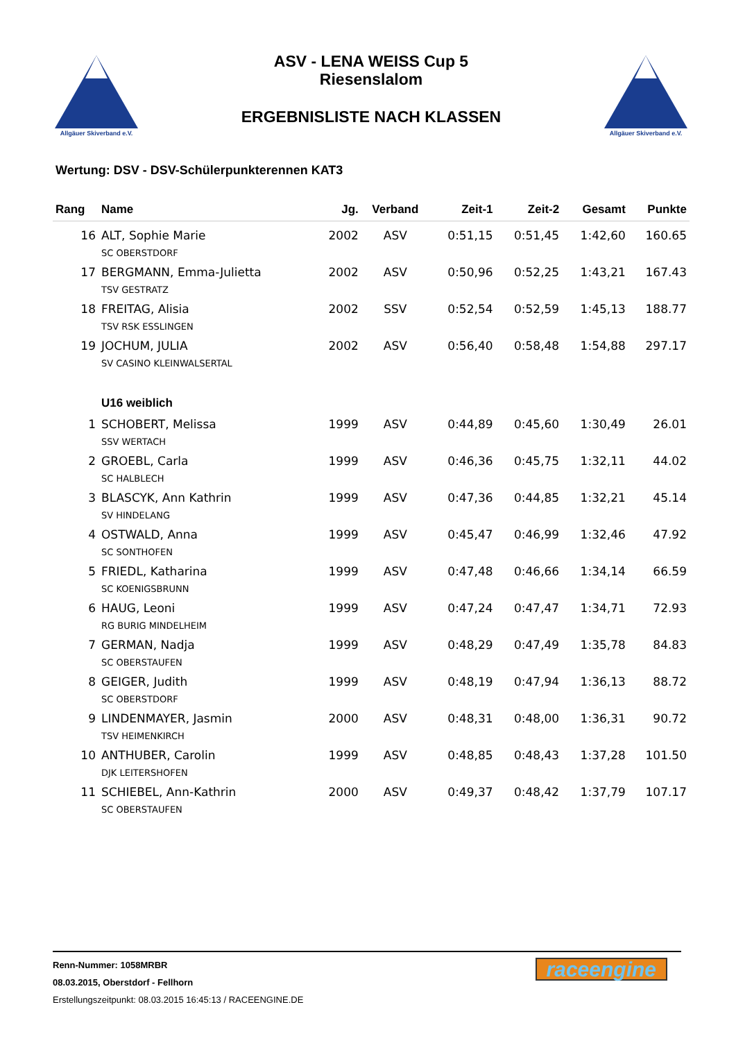Allgäuer Skiverband e.V.
ASV - LENA WEISS Cup 5
Riesenslalom
ERGEBNISLISTE NACH KLASSEN
Allgäuer Skiverband e.V.
Wertung: DSV - DSV-Schülerpunkterennen KAT3
| Rang | Name | Jg. | Verband | Zeit-1 | Zeit-2 | Gesamt | Punkte |
| --- | --- | --- | --- | --- | --- | --- | --- |
| 16 | ALT, Sophie Marie SC OBERSTDORF | 2002 | ASV | 0:51,15 | 0:51,45 | 1:42,60 | 160.65 |
| 17 | BERGMANN, Emma-Julietta TSV GESTRATZ | 2002 | ASV | 0:50,96 | 0:52,25 | 1:43,21 | 167.43 |
| 18 | FREITAG, Alisia TSV RSK ESSLINGEN | 2002 | SSV | 0:52,54 | 0:52,59 | 1:45,13 | 188.77 |
| 19 | JOCHUM, JULIA SV CASINO KLEINWALSERTAL | 2002 | ASV | 0:56,40 | 0:58,48 | 1:54,88 | 297.17 |
| | U16 weiblich | | | | | | |
| 1 | SCHOBERT, Melissa SSV WERTACH | 1999 | ASV | 0:44,89 | 0:45,60 | 1:30,49 | 26.01 |
| 2 | GROEBL, Carla SC HALBLECH | 1999 | ASV | 0:46,36 | 0:45,75 | 1:32,11 | 44.02 |
| 3 | BLASCYK, Ann Kathrin SV HINDELANG | 1999 | ASV | 0:47,36 | 0:44,85 | 1:32,21 | 45.14 |
| 4 | OSTWALD, Anna SC SONTHOFEN | 1999 | ASV | 0:45,47 | 0:46,99 | 1:32,46 | 47.92 |
| 5 | FRIEDL, Katharina SC KOENIGSBRUNN | 1999 | ASV | 0:47,48 | 0:46,66 | 1:34,14 | 66.59 |
| 6 | HAUG, Leoni RG BURIG MINDELHEIM | 1999 | ASV | 0:47,24 | 0:47,47 | 1:34,71 | 72.93 |
| 7 | GERMAN, Nadja SC OBERSTAUFEN | 1999 | ASV | 0:48,29 | 0:47,49 | 1:35,78 | 84.83 |
| 8 | GEIGER, Judith SC OBERSTDORF | 1999 | ASV | 0:48,19 | 0:47,94 | 1:36,13 | 88.72 |
| 9 | LINDENMAYER, Jasmin TSV HEIMENKIRCH | 2000 | ASV | 0:48,31 | 0:48,00 | 1:36,31 | 90.72 |
| 10 | ANTHUBER, Carolin DJK LEITERSHOFEN | 1999 | ASV | 0:48,85 | 0:48,43 | 1:37,28 | 101.50 |
| 11 | SCHIEBEL, Ann-Kathrin SC OBERSTAUFEN | 2000 | ASV | 0:49,37 | 0:48,42 | 1:37,79 | 107.17 |
Renn-Nummer: 1058MRBR
08.03.2015, Oberstdorf - Fellhorn
Erstellungszeitpunkt: 08.03.2015 16:45:13 / RACEENGINE.DE
raceengine